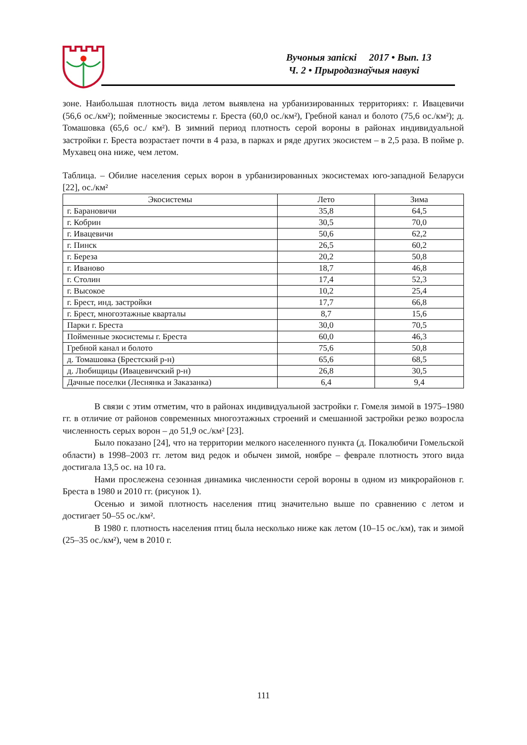Вучоныя запіскі 2017 • Вып. 13
Ч. 2 • Прыродазнаўчыя навукі
зоне. Наибольшая плотность вида летом выявлена на урбанизированных территориях: г. Ивацевичи (56,6 ос./км²); пойменные экосистемы г. Бреста (60,0 ос./км²), Гребной канал и болото (75,6 ос./км²); д. Томашовка (65,6 ос./ км²). В зимний период плотность серой вороны в районах индивидуальной застройки г. Бреста возрастает почти в 4 раза, в парках и ряде других экосистем – в 2,5 раза. В пойме р. Мухавец она ниже, чем летом.
Таблица. – Обилие населения серых ворон в урбанизированных экосистемах юго-западной Беларуси [22], ос./км²
| Экосистемы | Лето | Зима |
| --- | --- | --- |
| г. Барановичи | 35,8 | 64,5 |
| г. Кобрин | 30,5 | 70,0 |
| г. Ивацевичи | 50,6 | 62,2 |
| г. Пинск | 26,5 | 60,2 |
| г. Береза | 20,2 | 50,8 |
| г. Иваново | 18,7 | 46,8 |
| г. Столин | 17,4 | 52,3 |
| г. Высокое | 10,2 | 25,4 |
| г. Брест, инд. застройки | 17,7 | 66,8 |
| г. Брест, многоэтажные кварталы | 8,7 | 15,6 |
| Парки г. Бреста | 30,0 | 70,5 |
| Пойменные экосистемы г. Бреста | 60,0 | 46,3 |
| Гребной канал и болото | 75,6 | 50,8 |
| д. Томашовка (Брестский р-н) | 65,6 | 68,5 |
| д. Любищицы (Ивацевичский р-н) | 26,8 | 30,5 |
| Дачные поселки (Леснянка и Заказанка) | 6,4 | 9,4 |
В связи с этим отметим, что в районах индивидуальной застройки г. Гомеля зимой в 1975–1980 гг. в отличие от районов современных многоэтажных строений и смешанной застройки резко возросла численность серых ворон – до 51,9 ос./км² [23].
Было показано [24], что на территории мелкого населенного пункта (д. Покалюбичи Гомельской области) в 1998–2003 гг. летом вид редок и обычен зимой, ноябре – феврале плотность этого вида достигала 13,5 ос. на 10 га.
Нами прослежена сезонная динамика численности серой вороны в одном из микрорайонов г. Бреста в 1980 и 2010 гг. (рисунок 1).
Осенью и зимой плотность населения птиц значительно выше по сравнению с летом и достигает 50–55 ос./км².
В 1980 г. плотность населения птиц была несколько ниже как летом (10–15 ос./км), так и зимой (25–35 ос./км²), чем в 2010 г.
111